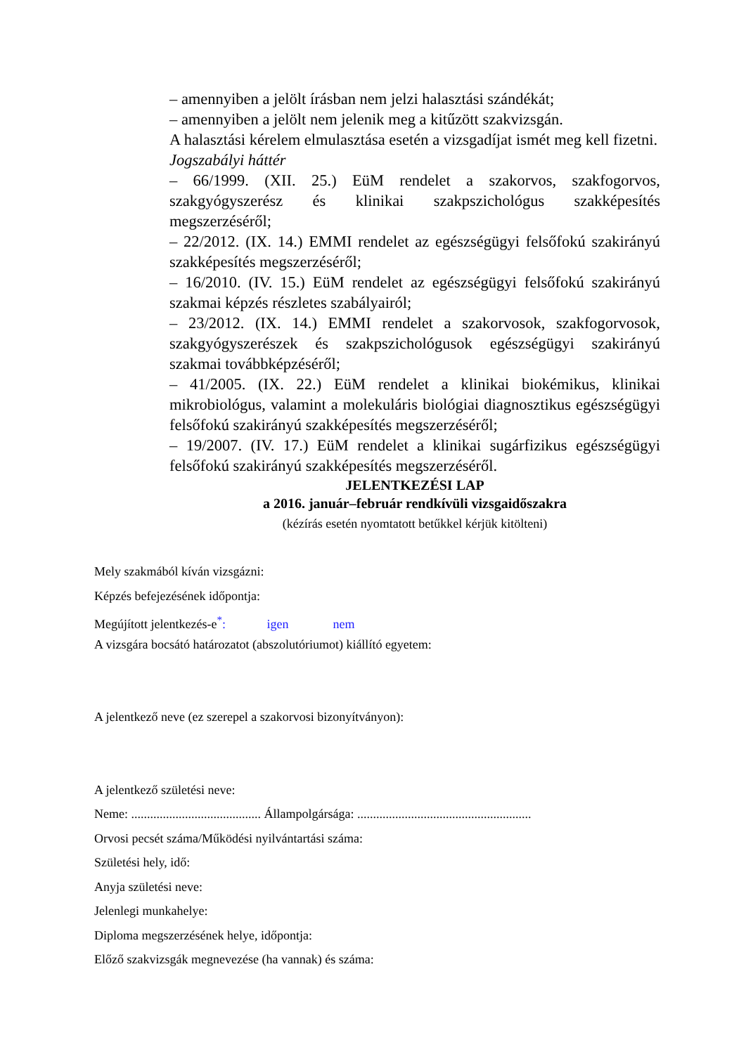– amennyiben a jelölt írásban nem jelzi halasztási szándékát;
– amennyiben a jelölt nem jelenik meg a kitűzött szakvizsgán.
A halasztási kérelem elmulasztása esetén a vizsgadíjat ismét meg kell fizetni.
Jogszabályi háttér
– 66/1999. (XII. 25.) EüM rendelet a szakorvos, szakfogorvos, szakgyógyszerész és klinikai szakpszichológus szakképesítés megszerzéséről;
– 22/2012. (IX. 14.) EMMI rendelet az egészségügyi felsőfokú szakirányú szakképesítés megszerzéséről;
– 16/2010. (IV. 15.) EüM rendelet az egészségügyi felsőfokú szakirányú szakmai képzés részletes szabályairól;
– 23/2012. (IX. 14.) EMMI rendelet a szakorvosok, szakfogorvosok, szakgyógyszerészek és szakpszichológusok egészségügyi szakirányú szakmai továbbképzéséről;
– 41/2005. (IX. 22.) EüM rendelet a klinikai biokémikus, klinikai mikrobiológus, valamint a molekuláris biológiai diagnosztikus egészségügyi felsőfokú szakirányú szakképesítés megszerzéséről;
– 19/2007. (IV. 17.) EüM rendelet a klinikai sugárfizikus egészségügyi felsőfokú szakirányú szakképesítés megszerzéséről.
JELENTKEZÉSI LAP
a 2016. január–február rendkívüli vizsgaidőszakra
(kézírás esetén nyomtatott betűkkel kérjük kitölteni)
Mely szakmából kíván vizsgázni:
Képzés befejezésének időpontja:
Megújított jelentkezés-e<sup>*</sup>: igen nem
A vizsgára bocsátó határozatot (abszolutóriumot) kiállító egyetem:
A jelentkező neve (ez szerepel a szakorvosi bizonyítványon):
A jelentkező születési neve:
Neme: ......................................... Állampolgársága: .......................................................
Orvosi pecsét száma/Működési nyilvántartási száma:
Születési hely, idő:
Anyja születési neve:
Jelenlegi munkahelye:
Diploma megszerzésének helye, időpontja:
Előző szakvizsgák megnevezése (ha vannak) és száma: